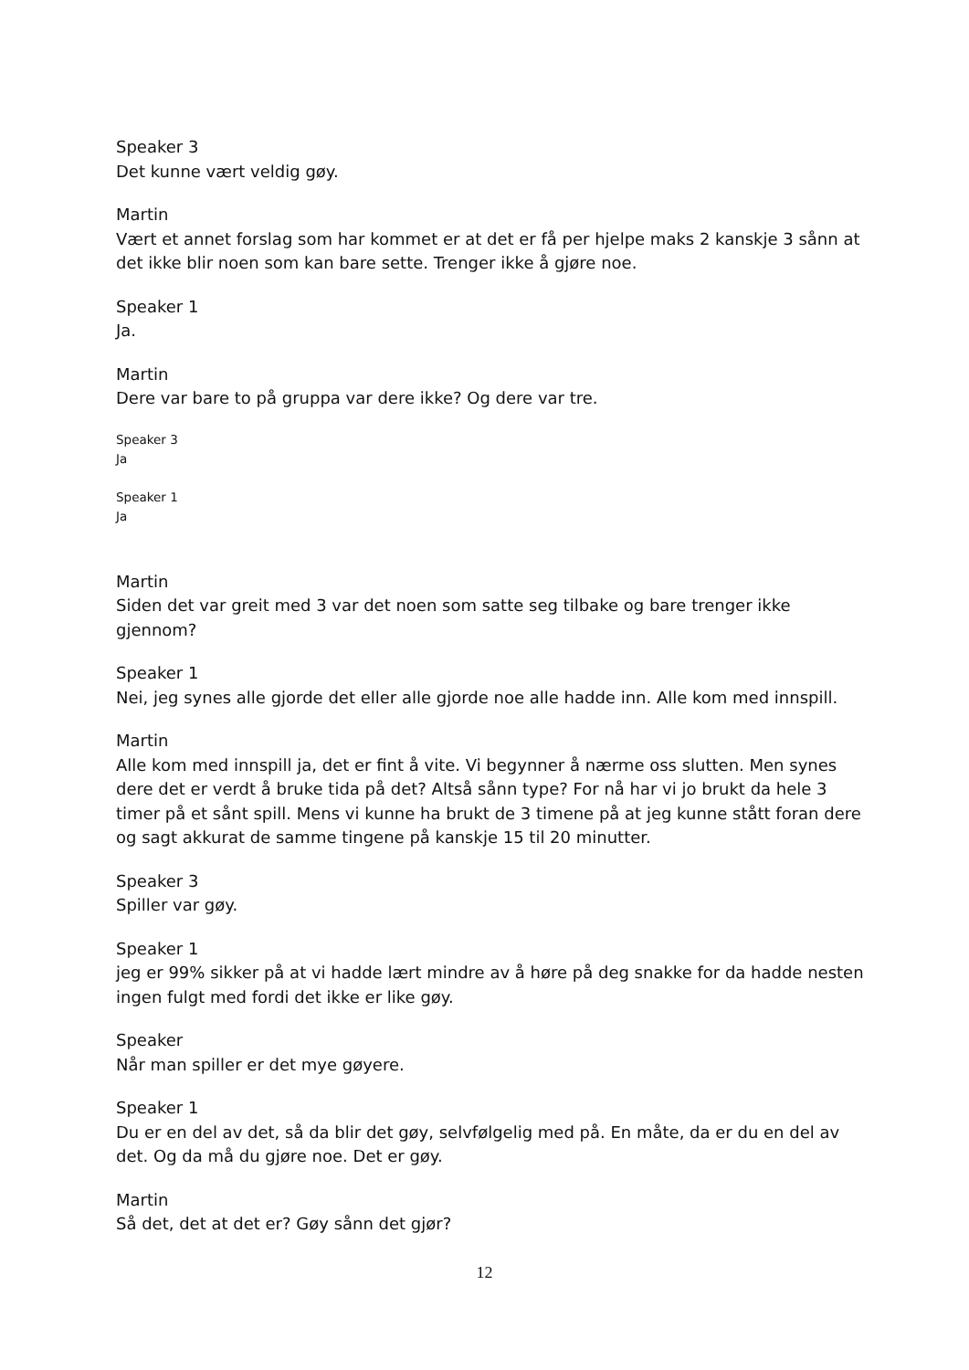Speaker 3
Det kunne vært veldig gøy.
Martin
Vært et annet forslag som har kommet er at det er få per hjelpe maks 2 kanskje 3 sånn at det ikke blir noen som kan bare sette. Trenger ikke å gjøre noe.
Speaker 1
Ja.
Martin
Dere var bare to på gruppa var dere ikke? Og dere var tre.
Speaker 3
Ja
Speaker 1
Ja
Martin
Siden det var greit med 3 var det noen som satte seg tilbake og bare trenger ikke gjennom?
Speaker 1
Nei, jeg synes alle gjorde det eller alle gjorde noe alle hadde inn. Alle kom med innspill.
Martin
Alle kom med innspill ja, det er fint å vite. Vi begynner å nærme oss slutten. Men synes dere det er verdt å bruke tida på det? Altså sånn type? For nå har vi jo brukt da hele 3 timer på et sånt spill. Mens vi kunne ha brukt de 3 timene på at jeg kunne stått foran dere og sagt akkurat de samme tingene på kanskje 15 til 20 minutter.
Speaker 3
Spiller var gøy.
Speaker 1
jeg er 99% sikker på at vi hadde lært mindre av å høre på deg snakke for da hadde nesten ingen fulgt med fordi det ikke er like gøy.
Speaker
Når man spiller er det mye gøyere.
Speaker 1
Du er en del av det, så da blir det gøy, selvfølgelig med på. En måte, da er du en del av det. Og da må du gjøre noe. Det er gøy.
Martin
Så det, det at det er? Gøy sånn det gjør?
12